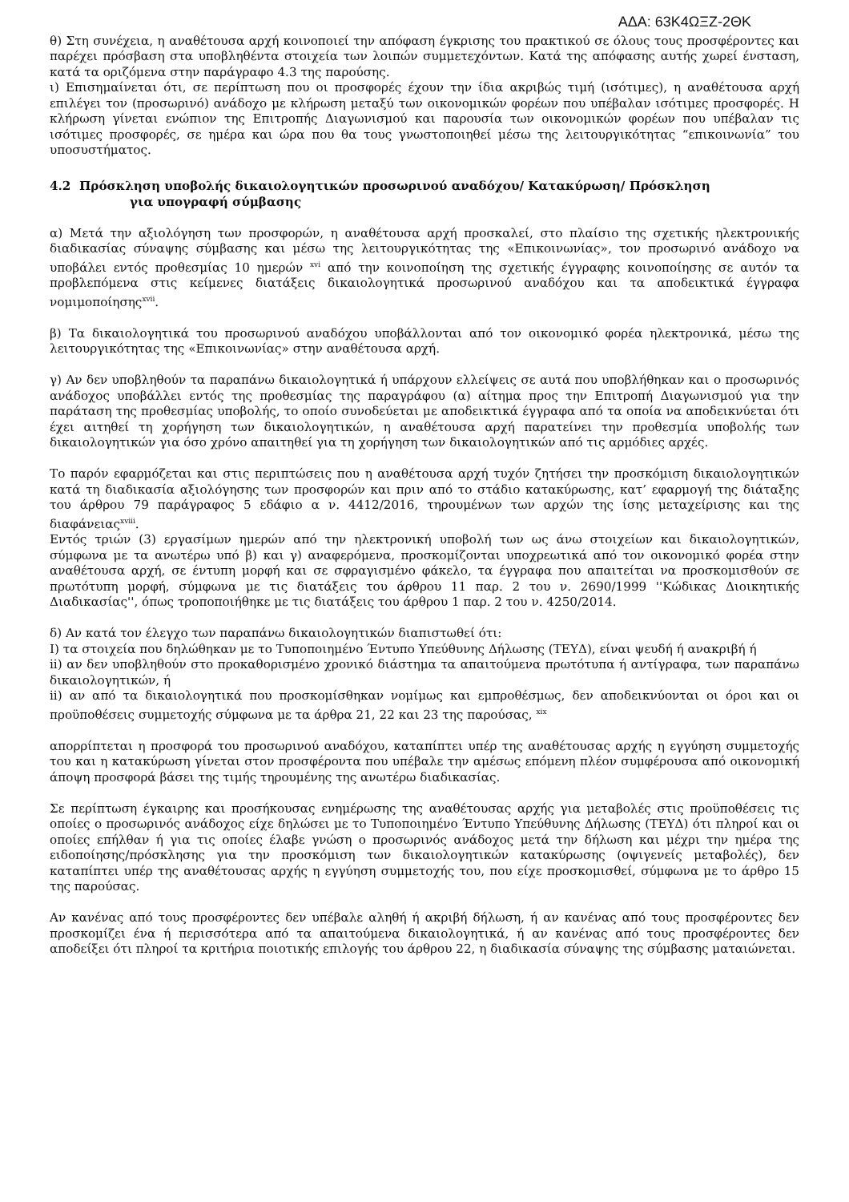ΑΔΑ: 63Κ4ΩΞΖ-2ΘΚ
θ) Στη συνέχεια, η αναθέτουσα αρχή κοινοποιεί την απόφαση έγκρισης του πρακτικού σε όλους τους προσφέροντες και παρέχει πρόσβαση στα υποβληθέντα στοιχεία των λοιπών συμμετεχόντων. Κατά της απόφασης αυτής χωρεί ένσταση, κατά τα οριζόμενα στην παράγραφο 4.3 της παρούσης.
ι) Επισημαίνεται ότι, σε περίπτωση που οι προσφορές έχουν την ίδια ακριβώς τιμή (ισότιμες), η αναθέτουσα αρχή επιλέγει τον (προσωρινό) ανάδοχο με κλήρωση μεταξύ των οικονομικών φορέων που υπέβαλαν ισότιμες προσφορές. Η κλήρωση γίνεται ενώπιον της Επιτροπής Διαγωνισμού και παρουσία των οικονομικών φορέων που υπέβαλαν τις ισότιμες προσφορές, σε ημέρα και ώρα που θα τους γνωστοποιηθεί μέσω της λειτουργικότητας “επικοινωνία” του υποσυστήματος.
4.2 Πρόσκληση υποβολής δικαιολογητικών προσωρινού αναδόχου/ Κατακύρωση/ Πρόσκληση
για υπογραφή σύμβασης
α) Μετά την αξιολόγηση των προσφορών, η αναθέτουσα αρχή προσκαλεί, στο πλαίσιο της σχετικής ηλεκτρονικής διαδικασίας σύναψης σύμβασης και μέσω της λειτουργικότητας της «Επικοινωνίας», τον προσωρινό ανάδοχο να υποβάλει εντός προθεσμίας 10 ημερών <sup>xvi</sup> από την κοινοποίηση της σχετικής έγγραφης κοινοποίησης σε αυτόν τα προβλεπόμενα στις κείμενες διατάξεις δικαιολογητικά προσωρινού αναδόχου και τα αποδεικτικά έγγραφα νομιμοποίησης<sup>xvii</sup>.
β) Τα δικαιολογητικά του προσωρινού αναδόχου υποβάλλονται από τον οικονομικό φορέα ηλεκτρονικά, μέσω της λειτουργικότητας της «Επικοινωνίας» στην αναθέτουσα αρχή.
γ) Αν δεν υποβληθούν τα παραπάνω δικαιολογητικά ή υπάρχουν ελλείψεις σε αυτά που υποβλήθηκαν και ο προσωρινός ανάδοχος υποβάλλει εντός της προθεσμίας της παραγράφου (α) αίτημα προς την Επιτροπή Διαγωνισμού για την παράταση της προθεσμίας υποβολής, το οποίο συνοδεύεται με αποδεικτικά έγγραφα από τα οποία να αποδεικνύεται ότι έχει αιτηθεί τη χορήγηση των δικαιολογητικών, η αναθέτουσα αρχή παρατείνει την προθεσμία υποβολής των δικαιολογητικών για όσο χρόνο απαιτηθεί για τη χορήγηση των δικαιολογητικών από τις αρμόδιες αρχές.
Το παρόν εφαρμόζεται και στις περιπτώσεις που η αναθέτουσα αρχή τυχόν ζητήσει την προσκόμιση δικαιολογητικών κατά τη διαδικασία αξιολόγησης των προσφορών και πριν από το στάδιο κατακύρωσης, κατ’ εφαρμογή της διάταξης του άρθρου 79 παράγραφος 5 εδάφιο α ν. 4412/2016, τηρουμένων των αρχών της ίσης μεταχείρισης και της διαφάνειας<sup>xviii</sup>.
Εντός τριών (3) εργασίμων ημερών από την ηλεκτρονική υποβολή των ως άνω στοιχείων και δικαιολογητικών, σύμφωνα με τα ανωτέρω υπό β) και γ) αναφερόμενα, προσκομίζονται υποχρεωτικά από τον οικονομικό φορέα στην αναθέτουσα αρχή, σε έντυπη μορφή και σε σφραγισμένο φάκελο, τα έγγραφα που απαιτείται να προσκομισθούν σε πρωτότυπη μορφή, σύμφωνα με τις διατάξεις του άρθρου 11 παρ. 2 του ν. 2690/1999 ''Κώδικας Διοικητικής Διαδικασίας'', όπως τροποποιήθηκε με τις διατάξεις του άρθρου 1 παρ. 2 του ν. 4250/2014.
δ) Αν κατά τον έλεγχο των παραπάνω δικαιολογητικών διαπιστωθεί ότι:
Ι) τα στοιχεία που δηλώθηκαν με το Τυποποιημένο Έντυπο Υπεύθυνης Δήλωσης (ΤΕΥΔ), είναι ψευδή ή ανακριβή ή
ii) αν δεν υποβληθούν στο προκαθορισμένο χρονικό διάστημα τα απαιτούμενα πρωτότυπα ή αντίγραφα, των παραπάνω δικαιολογητικών, ή
ii) αν από τα δικαιολογητικά που προσκομίσθηκαν νομίμως και εμπροθέσμως, δεν αποδεικνύονται οι όροι και οι προϋποθέσεις συμμετοχής σύμφωνα με τα άρθρα 21, 22 και 23 της παρούσας, <sup>xix</sup>
απορρίπτεται η προσφορά του προσωρινού αναδόχου, καταπίπτει υπέρ της αναθέτουσας αρχής η εγγύηση συμμετοχής του και η κατακύρωση γίνεται στον προσφέροντα που υπέβαλε την αμέσως επόμενη πλέον συμφέρουσα από οικονομική άποψη προσφορά βάσει της τιμής τηρουμένης της ανωτέρω διαδικασίας.
Σε περίπτωση έγκαιρης και προσήκουσας ενημέρωσης της αναθέτουσας αρχής για μεταβολές στις προϋποθέσεις τις οποίες ο προσωρινός ανάδοχος είχε δηλώσει με το Τυποποιημένο Έντυπο Υπεύθυνης Δήλωσης (ΤΕΥΔ) ότι πληροί και οι οποίες επήλθαν ή για τις οποίες έλαβε γνώση ο προσωρινός ανάδοχος μετά την δήλωση και μέχρι την ημέρα της ειδοποίησης/πρόσκλησης για την προσκόμιση των δικαιολογητικών κατακύρωσης (οψιγενείς μεταβολές), δεν καταπίπτει υπέρ της αναθέτουσας αρχής η εγγύηση συμμετοχής του, που είχε προσκομισθεί, σύμφωνα με το άρθρο 15 της παρούσας.
Αν κανένας από τους προσφέροντες δεν υπέβαλε αληθή ή ακριβή δήλωση, ή αν κανένας από τους προσφέροντες δεν προσκομίζει ένα ή περισσότερα από τα απαιτούμενα δικαιολογητικά, ή αν κανένας από τους προσφέροντες δεν αποδείξει ότι πληροί τα κριτήρια ποιοτικής επιλογής του άρθρου 22, η διαδικασία σύναψης της σύμβασης ματαιώνεται.